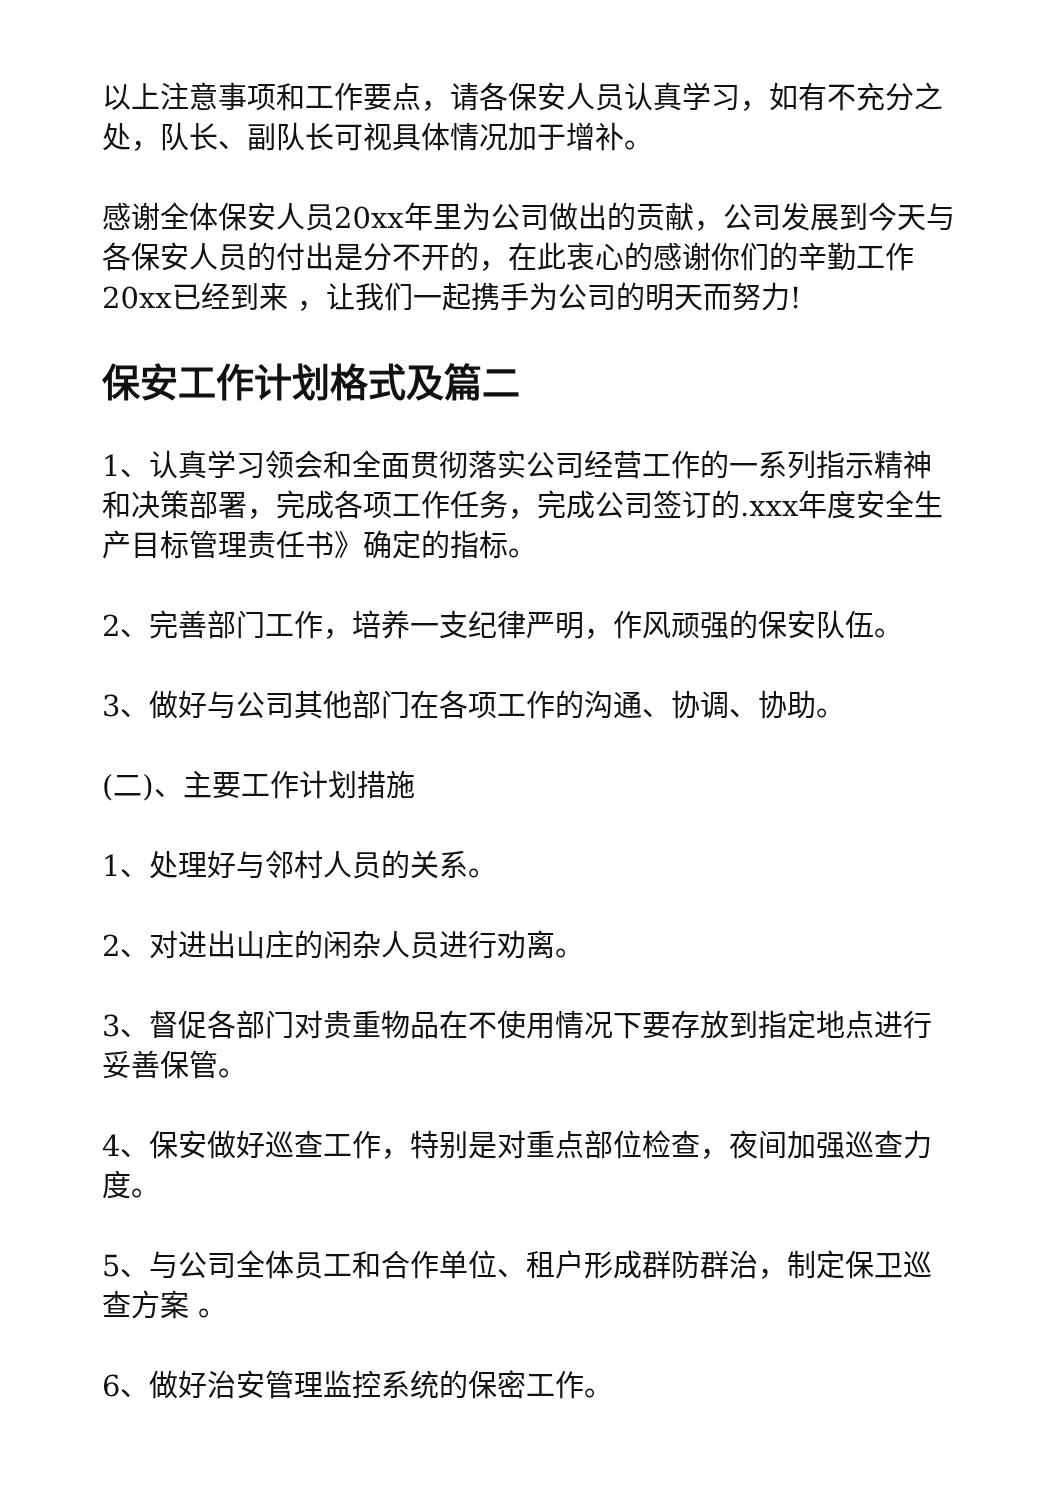以上注意事项和工作要点，请各保安人员认真学习，如有不充分之处，队长、副队长可视具体情况加于增补。
感谢全体保安人员20xx年里为公司做出的贡献，公司发展到今天与各保安人员的付出是分不开的，在此衷心的感谢你们的辛勤工作20xx已经到来 ，让我们一起携手为公司的明天而努力!
保安工作计划格式及篇二
1、认真学习领会和全面贯彻落实公司经营工作的一系列指示精神和决策部署，完成各项工作任务，完成公司签订的.xxx年度安全生产目标管理责任书》确定的指标。
2、完善部门工作，培养一支纪律严明，作风顽强的保安队伍。
3、做好与公司其他部门在各项工作的沟通、协调、协助。
(二)、主要工作计划措施
1、处理好与邻村人员的关系。
2、对进出山庄的闲杂人员进行劝离。
3、督促各部门对贵重物品在不使用情况下要存放到指定地点进行妥善保管。
4、保安做好巡查工作，特别是对重点部位检查，夜间加强巡查力度。
5、与公司全体员工和合作单位、租户形成群防群治，制定保卫巡查方案 。
6、做好治安管理监控系统的保密工作。